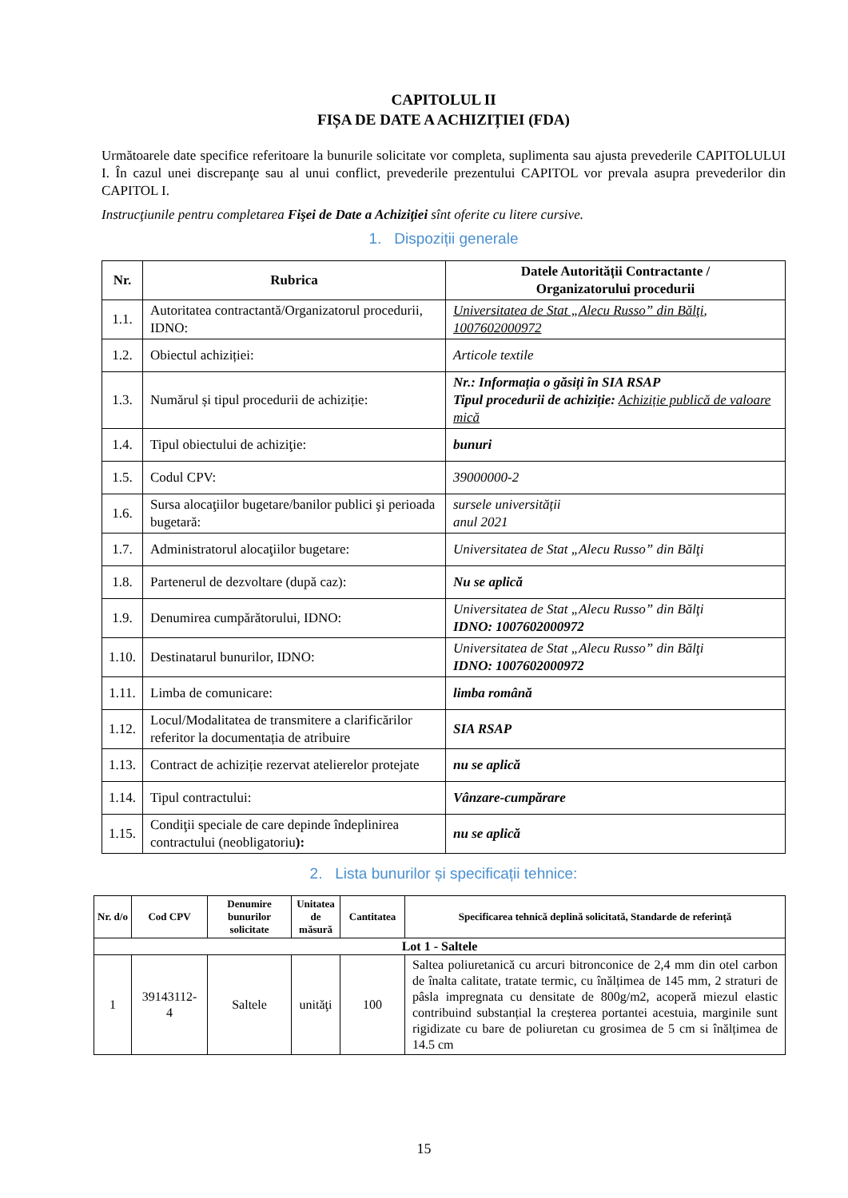CAPITOLUL II
FIȘA DE DATE A ACHIZIȚIEI (FDA)
Următoarele date specifice referitoare la bunurile solicitate vor completa, suplimenta sau ajusta prevederile CAPITOLULUI I. În cazul unei discrepanţe sau al unui conflict, prevederile prezentului CAPITOL vor prevala asupra prevederilor din CAPITOL I.
Instrucţiunile pentru completarea Fişei de Date a Achiziţiei sînt oferite cu litere cursive.
1. Dispoziții generale
| Nr. | Rubrica | Datele Autorității Contractante / Organizatorului procedurii |
| --- | --- | --- |
| 1.1. | Autoritatea contractantă/Organizatorul procedurii, IDNO: | Universitatea de Stat „Alecu Russo” din Bălţi , 1007602000972 |
| 1.2. | Obiectul achiziției: | Articole textile |
| 1.3. | Numărul și tipul procedurii de achiziție: | Nr.: Informația o găsiți în SIA RSAP Tipul procedurii de achiziție: Achiziție publică de valoare mică |
| 1.4. | Tipul obiectului de achiziţie: | bunuri |
| 1.5. | Codul CPV: | 39000000-2 |
| 1.6. | Sursa alocaţiilor bugetare/banilor publici şi perioada bugetară: | sursele universității anul 2021 |
| 1.7. | Administratorul alocaţiilor bugetare: | Universitatea de Stat „Alecu Russo” din Bălţi |
| 1.8. | Partenerul de dezvoltare (după caz): | Nu se aplică |
| 1.9. | Denumirea cumpărătorului, IDNO: | Universitatea de Stat „Alecu Russo” din Bălţi IDNO: 1007602000972 |
| 1.10. | Destinatarul bunurilor, IDNO: | Universitatea de Stat „Alecu Russo” din Bălţi IDNO: 1007602000972 |
| 1.11. | Limba de comunicare: | limba română |
| 1.12. | Locul/Modalitatea de transmitere a clarificărilor referitor la documentația de atribuire | SIA RSAP |
| 1.13. | Contract de achiziție rezervat atelierelor protejate | nu se aplică |
| 1.14. | Tipul contractului: | Vânzare-cumpărare |
| 1.15. | Condiţii speciale de care depinde îndeplinirea contractului (neobligatoriu ): | nu se aplică |
2. Lista bunurilor și specificații tehnice:
| Nr. d/o | Cod CPV | Denumire bunurilor solicitate | Unitatea de măsură | Cantitatea | Specificarea tehnică deplină solicitată, Standarde de referință |
| --- | --- | --- | --- | --- | --- |
| Lot 1 - Saltele | | | | | |
| 1 | 39143112-4 | Saltele | unităţi | 100 | Saltea poliuretanică cu arcuri bitronconice de 2,4 mm din otel carbon de înalta calitate, tratate termic, cu înălțimea de 145 mm, 2 straturi de pâsla impregnata cu densitate de 800g/m2, acoperă miezul elastic contribuind substanțial la creșterea portantei acestuia, marginile sunt rigidizate cu bare de poliuretan cu grosimea de 5 cm si înălțimea de 14.5 cm |
15